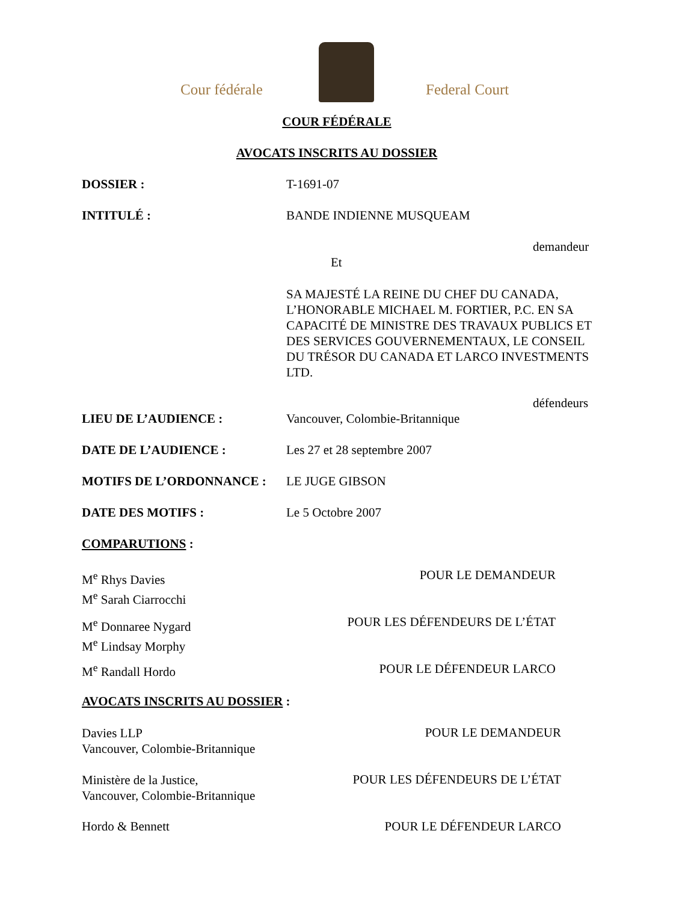Cour fédérale Federal Court
COUR FÉDÉRALE
AVOCATS INSCRITS AU DOSSIER
DOSSIER : T-1691-07
INTITULÉ : BANDE INDIENNE MUSQUEAM
demandeur
Et
SA MAJESTÉ LA REINE DU CHEF DU CANADA, L’HONORABLE MICHAEL M. FORTIER, P.C. EN SA CAPACITÉ DE MINISTRE DES TRAVAUX PUBLICS ET DES SERVICES GOUVERNEMENTAUX, LE CONSEIL DU TRÉSOR DU CANADA ET LARCO INVESTMENTS LTD.
défendeurs
LIEU DE L’AUDIENCE : Vancouver, Colombie-Britannique
DATE DE L’AUDIENCE : Les 27 et 28 septembre 2007
MOTIFS DE L’ORDONNANCE : LE JUGE GIBSON
DATE DES MOTIFS : Le 5 Octobre 2007
COMPARUTIONS :
M<sup>e</sup> Rhys Davies
M<sup>e</sup> Sarah Ciarrocchi
POUR LE DEMANDEUR
M<sup>e</sup> Donnaree Nygard
M<sup>e</sup> Lindsay Morphy
POUR LES DÉFENDEURS DE L’ÉTAT
M<sup>e</sup> Randall Hordo POUR LE DÉFENDEUR LARCO
AVOCATS INSCRITS AU DOSSIER :
Davies LLP
Vancouver, Colombie-Britannique
POUR LE DEMANDEUR
Ministère de la Justice,
Vancouver, Colombie-Britannique
POUR LES DÉFENDEURS DE L’ÉTAT
Hordo & Bennett POUR LE DÉFENDEUR LARCO